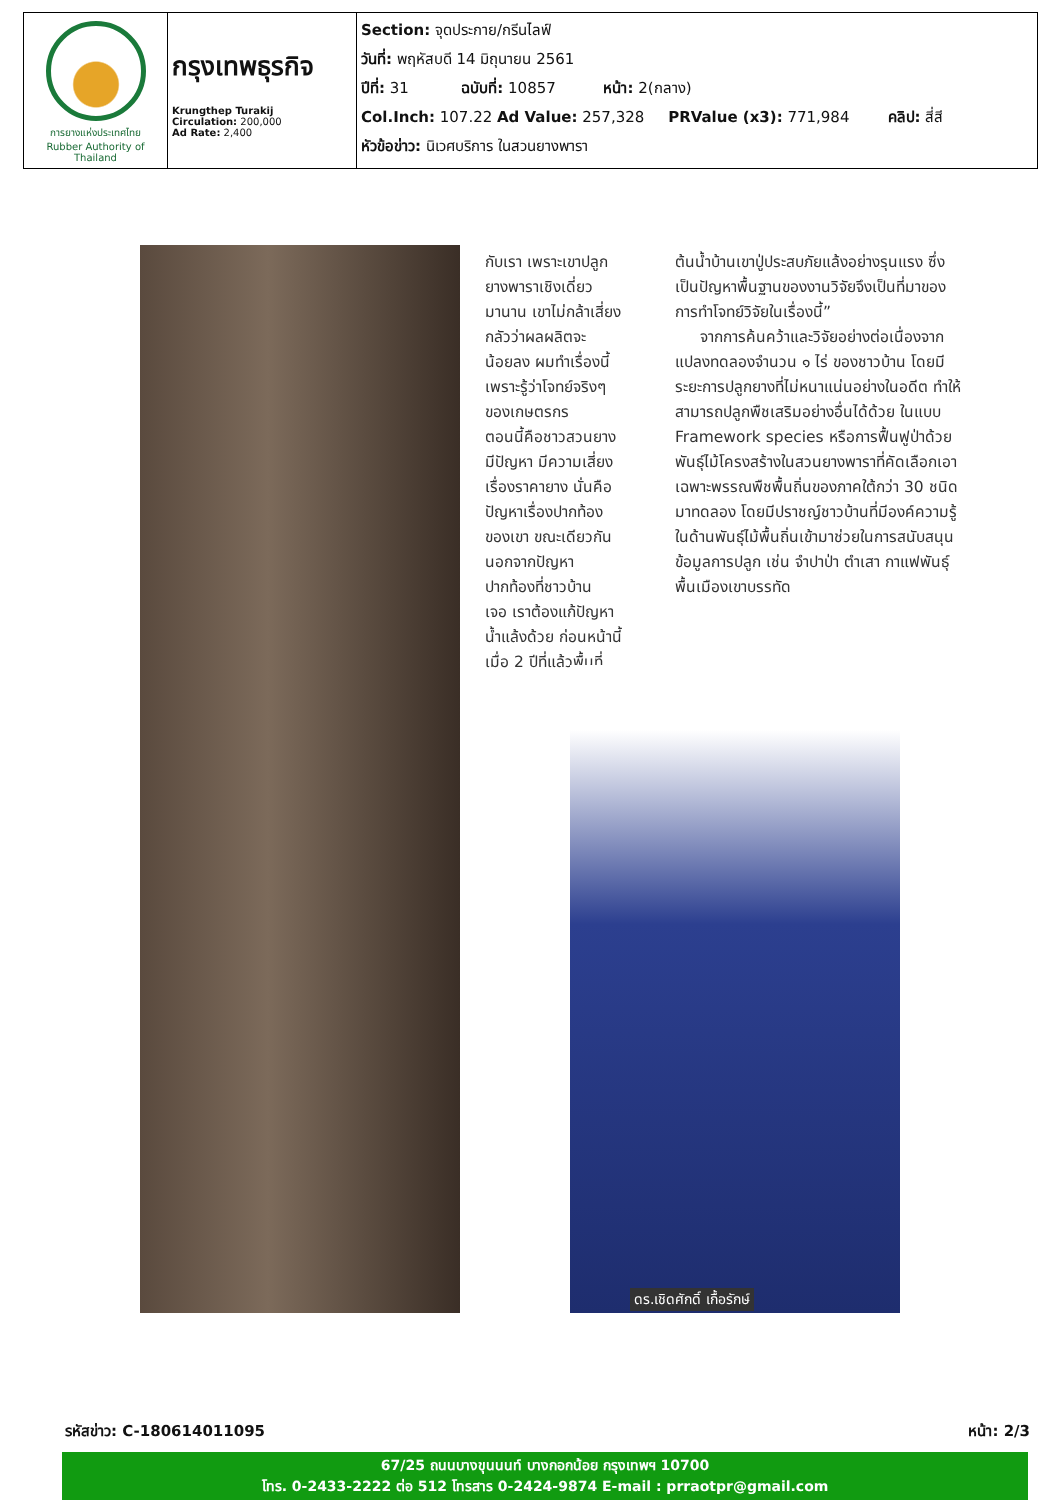| การยางแห่งประเทศไทย Rubber Authority of Thailand | กรุงเทพธุรกิจ Krungthep Turakij Circulation: 200,000 Ad Rate: 2,400 | Section: จุดประกาย/กรีนไลฟ์ วันที่: พฤหัสบดี 14 มิถุนายน 2561 ปีที่: 31 ฉบับที่: 10857 หน้า: 2(กลาง) Col.Inch: 107.22 Ad Value: 257,328 PRValue (x3): 771,984 คลิป: สี่สี หัวข้อข่าว: นิเวศบริการ ในสวนยางพารา |
กับเรา เพราะเขาปลูก
ยางพาราเชิงเดี่ยว
มานาน เขาไม่กล้าเสี่ยง
กลัวว่าผลผลิตจะ
น้อยลง ผมทำเรื่องนี้
เพราะรู้ว่าโจทย์จริงๆ
ของเกษตรกร
ตอนนี้คือชาวสวนยาง
มีปัญหา มีความเสี่ยง
เรื่องราคายาง นั่นคือ
ปัญหาเรื่องปากท้อง
ของเขา ขณะเดียวกัน
นอกจากปัญหา
ปากท้องที่ชาวบ้าน
เจอ เราต้องแก้ปัญหา
น้ำแล้งด้วย ก่อนหน้านี้
เมื่อ 2 ปีที่แล้วพื้นที่
ต้นน้ำบ้านเขาปู่ประสบภัยแล้งอย่างรุนแรง ซึ่งเป็นปัญหาพื้นฐานของงานวิจัยจึงเป็นที่มาของการทำโจทย์วิจัยในเรื่องนี้”
จากการค้นคว้าและวิจัยอย่างต่อเนื่องจากแปลงทดลองจำนวน ๑ ไร่ ของชาวบ้าน โดยมีระยะการปลูกยางที่ไม่หนาแน่นอย่างในอดีต ทำให้สามารถปลูกพืชเสริมอย่างอื่นได้ด้วย ในแบบ Framework species หรือการฟื้นฟูป่าด้วยพันธุ์ไม้โครงสร้างในสวนยางพาราที่คัดเลือกเอาเฉพาะพรรณพืชพื้นถิ่นของภาคใต้กว่า 30 ชนิดมาทดลอง โดยมีปราชญ์ชาวบ้านที่มีองค์ความรู้ในด้านพันธุ์ไม้พื้นถิ่นเข้ามาช่วยในการสนับสนุนข้อมูลการปลูก เช่น จำปาป่า ตำเสา กาแฟพันธุ์พื้นเมืองเขาบรรทัด
ดร.เชิดศักดิ์ เกื้อรักษ์
รหัสข่าว: C-180614011095 หน้า: 2/3
67/25 ถนนบางขุนนนท์ บางกอกน้อย กรุงเทพฯ 10700
โทร. 0-2433-2222 ต่อ 512 โทรสาร 0-2424-9874 E-mail : prraotpr@gmail.com